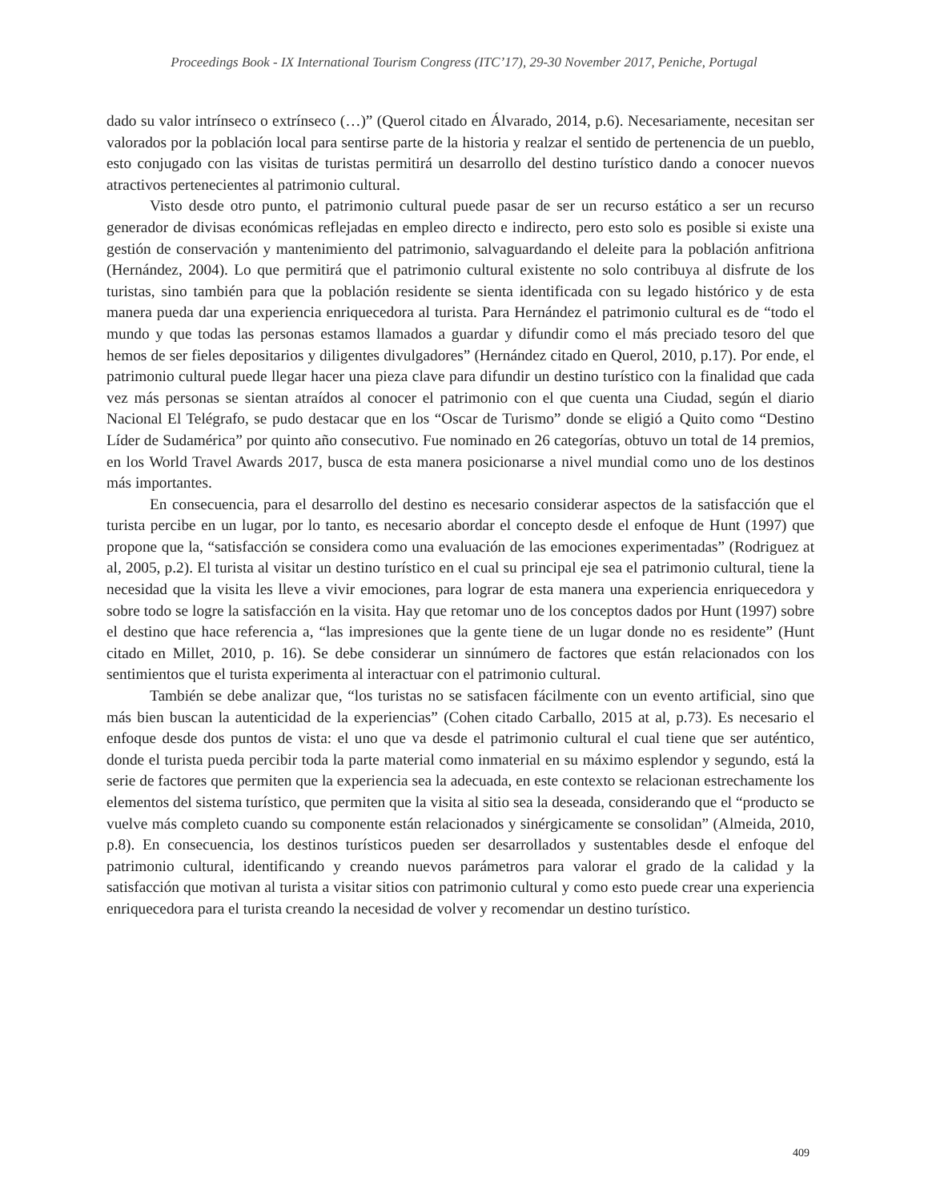Proceedings Book - IX International Tourism Congress (ITC’17), 29-30 November 2017, Peniche, Portugal
dado su valor intrínseco o extrínseco (…)” (Querol citado en Álvarado, 2014, p.6). Necesariamente, necesitan ser valorados por la población local para sentirse parte de la historia y realzar el sentido de pertenencia de un pueblo, esto conjugado con las visitas de turistas permitirá un desarrollo del destino turístico dando a conocer nuevos atractivos pertenecientes al patrimonio cultural.
Visto desde otro punto, el patrimonio cultural puede pasar de ser un recurso estático a ser un recurso generador de divisas económicas reflejadas en empleo directo e indirecto, pero esto solo es posible si existe una gestión de conservación y mantenimiento del patrimonio, salvaguardando el deleite para la población anfitriona (Hernández, 2004). Lo que permitirá que el patrimonio cultural existente no solo contribuya al disfrute de los turistas, sino también para que la población residente se sienta identificada con su legado histórico y de esta manera pueda dar una experiencia enriquecedora al turista. Para Hernández el patrimonio cultural es de “todo el mundo y que todas las personas estamos llamados a guardar y difundir como el más preciado tesoro del que hemos de ser fieles depositarios y diligentes divulgadores” (Hernández citado en Querol, 2010, p.17). Por ende, el patrimonio cultural puede llegar hacer una pieza clave para difundir un destino turístico con la finalidad que cada vez más personas se sientan atraídos al conocer el patrimonio con el que cuenta una Ciudad, según el diario Nacional El Telégrafo, se pudo destacar que en los “Oscar de Turismo” donde se eligió a Quito como “Destino Líder de Sudamérica” por quinto año consecutivo. Fue nominado en 26 categorías, obtuvo un total de 14 premios, en los World Travel Awards 2017, busca de esta manera posicionarse a nivel mundial como uno de los destinos más importantes.
En consecuencia, para el desarrollo del destino es necesario considerar aspectos de la satisfacción que el turista percibe en un lugar, por lo tanto, es necesario abordar el concepto desde el enfoque de Hunt (1997) que propone que la, “satisfacción se considera como una evaluación de las emociones experimentadas” (Rodriguez at al, 2005, p.2). El turista al visitar un destino turístico en el cual su principal eje sea el patrimonio cultural, tiene la necesidad que la visita les lleve a vivir emociones, para lograr de esta manera una experiencia enriquecedora y sobre todo se logre la satisfacción en la visita. Hay que retomar uno de los conceptos dados por Hunt (1997) sobre el destino que hace referencia a, “las impresiones que la gente tiene de un lugar donde no es residente” (Hunt citado en Millet, 2010, p. 16). Se debe considerar un sinnúmero de factores que están relacionados con los sentimientos que el turista experimenta al interactuar con el patrimonio cultural.
También se debe analizar que, “los turistas no se satisfacen fácilmente con un evento artificial, sino que más bien buscan la autenticidad de la experiencias” (Cohen citado Carballo, 2015 at al, p.73). Es necesario el enfoque desde dos puntos de vista: el uno que va desde el patrimonio cultural el cual tiene que ser auténtico, donde el turista pueda percibir toda la parte material como inmaterial en su máximo esplendor y segundo, está la serie de factores que permiten que la experiencia sea la adecuada, en este contexto se relacionan estrechamente los elementos del sistema turístico, que permiten que la visita al sitio sea la deseada, considerando que el “producto se vuelve más completo cuando su componente están relacionados y sinérgicamente se consolidan” (Almeida, 2010, p.8). En consecuencia, los destinos turísticos pueden ser desarrollados y sustentables desde el enfoque del patrimonio cultural, identificando y creando nuevos parámetros para valorar el grado de la calidad y la satisfacción que motivan al turista a visitar sitios con patrimonio cultural y como esto puede crear una experiencia enriquecedora para el turista creando la necesidad de volver y recomendar un destino turístico.
409